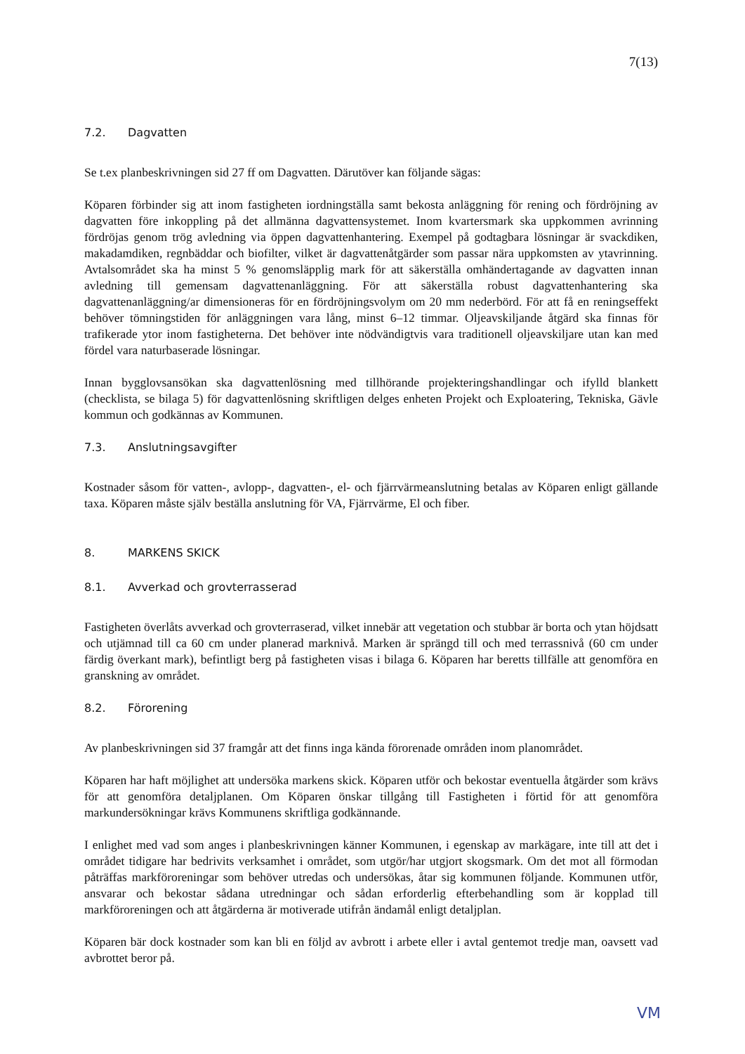7(13)
7.2. Dagvatten
Se t.ex planbeskrivningen sid 27 ff om Dagvatten. Därutöver kan följande sägas:
Köparen förbinder sig att inom fastigheten iordningställa samt bekosta anläggning för rening och fördröjning av dagvatten före inkoppling på det allmänna dagvattensystemet. Inom kvartersmark ska uppkommen avrinning fördröjas genom trög avledning via öppen dagvattenhantering. Exempel på godtagbara lösningar är svackdiken, makadamdiken, regnbäddar och biofilter, vilket är dagvattenåtgärder som passar nära uppkomsten av ytavrinning. Avtalsområdet ska ha minst 5 % genomsläpplig mark för att säkerställa omhändertagande av dagvatten innan avledning till gemensam dagvattenanläggning. För att säkerställa robust dagvattenhantering ska dagvattenanläggning/ar dimensioneras för en fördröjningsvolym om 20 mm nederbörd. För att få en reningseffekt behöver tömningstiden för anläggningen vara lång, minst 6–12 timmar. Oljeavskiljande åtgärd ska finnas för trafikerade ytor inom fastigheterna. Det behöver inte nödvändigtvis vara traditionell oljeavskiljare utan kan med fördel vara naturbaserade lösningar.
Innan bygglovsansökan ska dagvattenlösning med tillhörande projekteringshandlingar och ifylld blankett (checklista, se bilaga 5) för dagvattenlösning skriftligen delges enheten Projekt och Exploatering, Tekniska, Gävle kommun och godkännas av Kommunen.
7.3. Anslutningsavgifter
Kostnader såsom för vatten-, avlopp-, dagvatten-, el- och fjärrvärmeanslutning betalas av Köparen enligt gällande taxa. Köparen måste själv beställa anslutning för VA, Fjärrvärme, El och fiber.
8. MARKENS SKICK
8.1. Avverkad och grovterrasserad
Fastigheten överlåts avverkad och grovterraserad, vilket innebär att vegetation och stubbar är borta och ytan höjdsatt och utjämnad till ca 60 cm under planerad marknivå. Marken är sprängd till och med terrassnivå (60 cm under färdig överkant mark), befintligt berg på fastigheten visas i bilaga 6. Köparen har beretts tillfälle att genomföra en granskning av området.
8.2. Förorening
Av planbeskrivningen sid 37 framgår att det finns inga kända förorenade områden inom planområdet.
Köparen har haft möjlighet att undersöka markens skick. Köparen utför och bekostar eventuella åtgärder som krävs för att genomföra detaljplanen. Om Köparen önskar tillgång till Fastigheten i förtid för att genomföra markundersökningar krävs Kommunens skriftliga godkännande.
I enlighet med vad som anges i planbeskrivningen känner Kommunen, i egenskap av markägare, inte till att det i området tidigare har bedrivits verksamhet i området, som utgör/har utgjort skogsmark. Om det mot all förmodan påträffas markföroreningar som behöver utredas och undersökas, åtar sig kommunen följande. Kommunen utför, ansvarar och bekostar sådana utredningar och sådan erforderlig efterbehandling som är kopplad till markföroreningen och att åtgärderna är motiverade utifrån ändamål enligt detaljplan.
Köparen bär dock kostnader som kan bli en följd av avbrott i arbete eller i avtal gentemot tredje man, oavsett vad avbrottet beror på.
VM